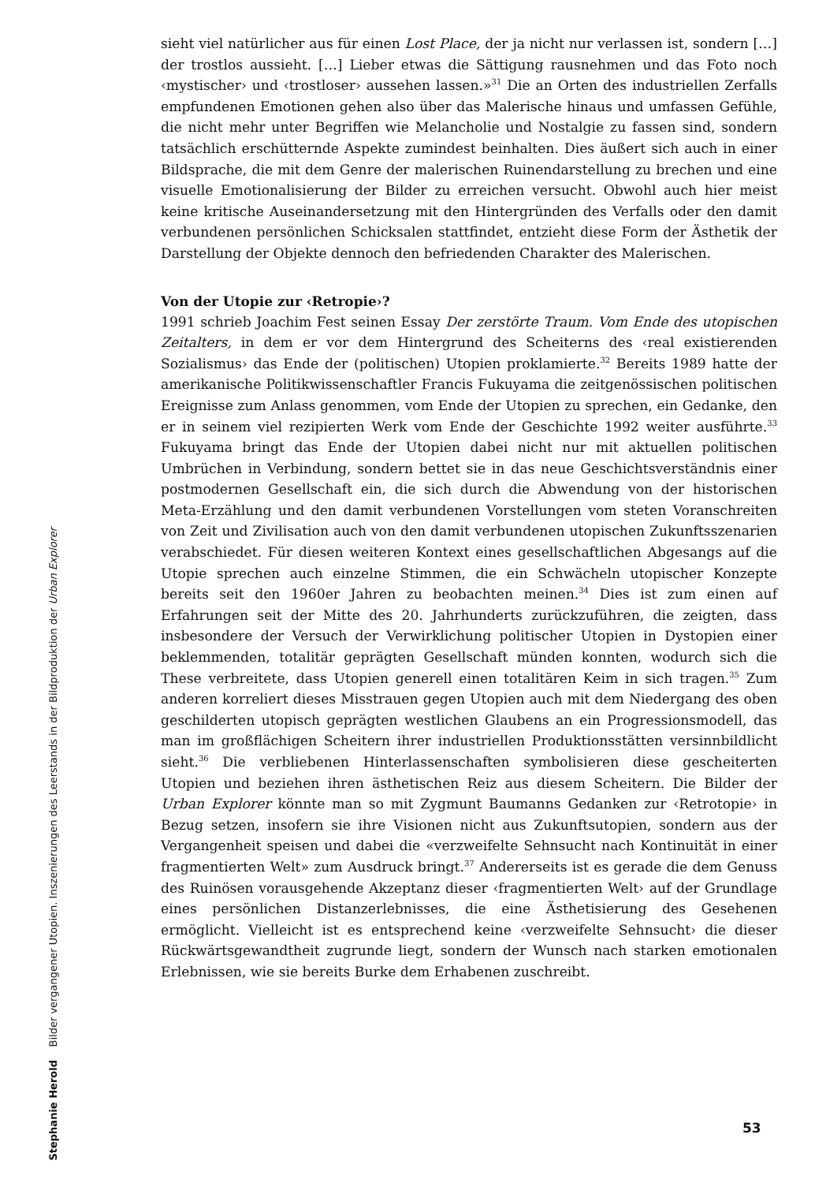Stephanie Herold Bilder vergangener Utopien. Inszenierungen des Leerstands in der Bildproduktion der Urban Explorer
sieht viel natürlicher aus für einen Lost Place, der ja nicht nur verlassen ist, sondern […] der trostlos aussieht. […] Lieber etwas die Sättigung rausnehmen und das Foto noch ‹mystischer› und ‹trostloser› aussehen lassen.»<sup>31</sup> Die an Orten des industriellen Zerfalls empfundenen Emotionen gehen also über das Malerische hinaus und umfassen Gefühle, die nicht mehr unter Begriffen wie Melancholie und Nostalgie zu fassen sind, sondern tatsächlich erschütternde Aspekte zumindest beinhalten. Dies äußert sich auch in einer Bildsprache, die mit dem Genre der malerischen Ruinendarstellung zu brechen und eine visuelle Emotionalisierung der Bilder zu erreichen versucht. Obwohl auch hier meist keine kritische Auseinandersetzung mit den Hintergründen des Verfalls oder den damit verbundenen persönlichen Schicksalen stattfindet, entzieht diese Form der Ästhetik der Darstellung der Objekte dennoch den befriedenden Charakter des Malerischen.
Von der Utopie zur ‹Retropie›?
1991 schrieb Joachim Fest seinen Essay Der zerstörte Traum. Vom Ende des utopischen Zeitalters, in dem er vor dem Hintergrund des Scheiterns des ‹real existierenden Sozialismus› das Ende der (politischen) Utopien proklamierte.<sup>32</sup> Bereits 1989 hatte der amerikanische Politikwissenschaftler Francis Fukuyama die zeitgenössischen politischen Ereignisse zum Anlass genommen, vom Ende der Utopien zu sprechen, ein Gedanke, den er in seinem viel rezipierten Werk vom Ende der Geschichte 1992 weiter ausführte.<sup>33</sup> Fukuyama bringt das Ende der Utopien dabei nicht nur mit aktuellen politischen Umbrüchen in Verbindung, sondern bettet sie in das neue Geschichtsverständnis einer postmodernen Gesellschaft ein, die sich durch die Abwendung von der historischen Meta-Erzählung und den damit verbundenen Vorstellungen vom steten Voranschreiten von Zeit und Zivilisation auch von den damit verbundenen utopischen Zukunftsszenarien verabschiedet. Für diesen weiteren Kontext eines gesellschaftlichen Abgesangs auf die Utopie sprechen auch einzelne Stimmen, die ein Schwächeln utopischer Konzepte bereits seit den 1960er Jahren zu beobachten meinen.<sup>34</sup> Dies ist zum einen auf Erfahrungen seit der Mitte des 20. Jahrhunderts zurückzuführen, die zeigten, dass insbesondere der Versuch der Verwirklichung politischer Utopien in Dystopien einer beklemmenden, totalitär geprägten Gesellschaft münden konnten, wodurch sich die These verbreitete, dass Utopien generell einen totalitären Keim in sich tragen.<sup>35</sup> Zum anderen korreliert dieses Misstrauen gegen Utopien auch mit dem Niedergang des oben geschilderten utopisch geprägten westlichen Glaubens an ein Progressionsmodell, das man im großflächigen Scheitern ihrer industriellen Produktionsstätten versinnbildlicht sieht.<sup>36</sup> Die verbliebenen Hinterlassenschaften symbolisieren diese gescheiterten Utopien und beziehen ihren ästhetischen Reiz aus diesem Scheitern. Die Bilder der Urban Explorer könnte man so mit Zygmunt Baumanns Gedanken zur ‹Retrotopie› in Bezug setzen, insofern sie ihre Visionen nicht aus Zukunftsutopien, sondern aus der Vergangenheit speisen und dabei die «verzweifelte Sehnsucht nach Kontinuität in einer fragmentierten Welt» zum Ausdruck bringt.<sup>37</sup> Andererseits ist es gerade die dem Genuss des Ruinösen vorausgehende Akzeptanz dieser ‹fragmentierten Welt› auf der Grundlage eines persönlichen Distanzerlebnisses, die eine Ästhetisierung des Gesehenen ermöglicht. Vielleicht ist es entsprechend keine ‹verzweifelte Sehnsucht› die dieser Rückwärtsgewandtheit zugrunde liegt, sondern der Wunsch nach starken emotionalen Erlebnissen, wie sie bereits Burke dem Erhabenen zuschreibt.
53